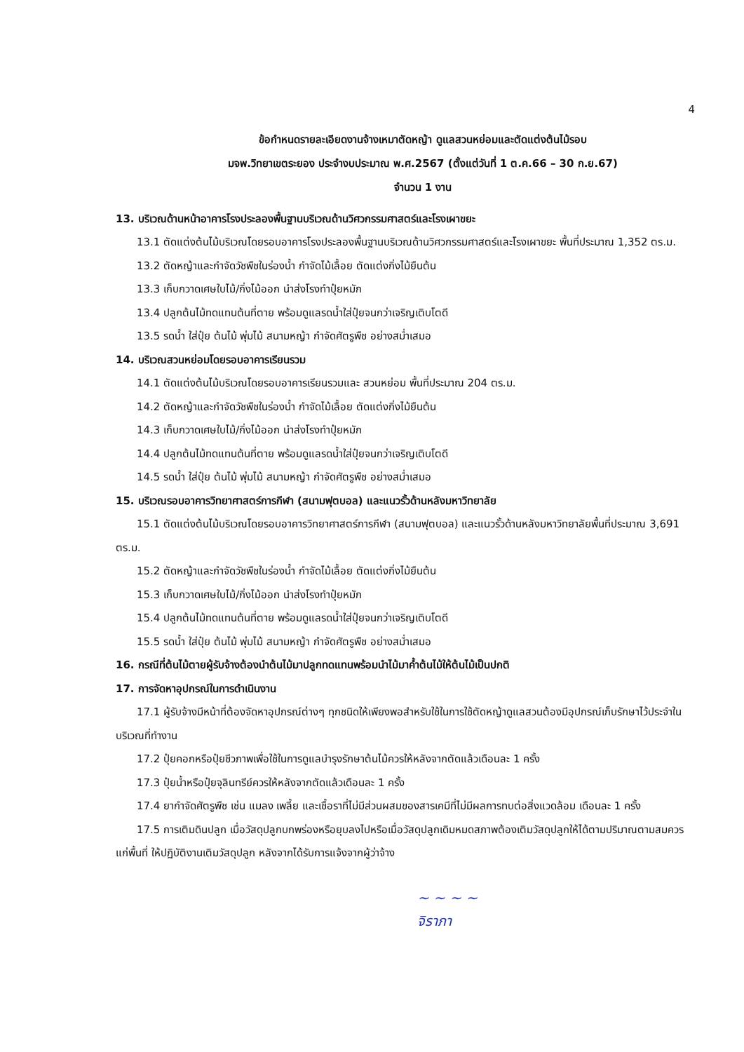4
ข้อกำหนดรายละเอียดงานจ้างเหมาตัดหญ้า ดูแลสวนหย่อมและตัดแต่งต้นไม้รอบ
มจพ.วิทยาเขตระยอง ประจำงบประมาณ พ.ศ.2567 (ตั้งแต่วันที่ 1 ต.ค.66 – 30 ก.ย.67)
จำนวน 1 งาน
13. บริเวณด้านหน้าอาคารโรงประลองพื้นฐานบริเวณด้านวิศวกรรมศาสตร์และโรงเผาขยะ
13.1 ตัดแต่งต้นไม้บริเวณโดยรอบอาคารโรงประลองพื้นฐานบริเวณด้านวิศวกรรมศาสตร์และโรงเผาขยะ พื้นที่ประมาณ 1,352 ตร.ม.
13.2 ตัดหญ้าและกำจัดวัชพืชในร่องน้ำ กำจัดไม้เลื้อย ตัดแต่งกิ่งไม้ยืนต้น
13.3 เก็บกวาดเศษใบไม้/กิ่งไม้ออก นำส่งโรงทำปุ๋ยหมัก
13.4 ปลูกต้นไม้ทดแทนต้นที่ตาย พร้อมดูแลรดน้ำใส่ปุ๋ยจนกว่าเจริญเติบโตดี
13.5 รดน้ำ ใส่ปุ๋ย ต้นไม้ พุ่มไม้ สนามหญ้า กำจัดศัตรูพืช อย่างสม่ำเสมอ
14. บริเวณสวนหย่อมโดยรอบอาคารเรียนรวม
14.1 ตัดแต่งต้นไม้บริเวณโดยรอบอาคารเรียนรวมและ สวนหย่อม พื้นที่ประมาณ 204 ตร.ม.
14.2 ตัดหญ้าและกำจัดวัชพืชในร่องน้ำ กำจัดไม้เลื้อย ตัดแต่งกิ่งไม้ยืนต้น
14.3 เก็บกวาดเศษใบไม้/กิ่งไม้ออก นำส่งโรงทำปุ๋ยหมัก
14.4 ปลูกต้นไม้ทดแทนต้นที่ตาย พร้อมดูแลรดน้ำใส่ปุ๋ยจนกว่าเจริญเติบโตดี
14.5 รดน้ำ ใส่ปุ๋ย ต้นไม้ พุ่มไม้ สนามหญ้า กำจัดศัตรูพืช อย่างสม่ำเสมอ
15. บริเวณรอบอาคารวิทยาศาสตร์การกีฬา (สนามฟุตบอล) และแนวรั้วด้านหลังมหาวิทยาลัย
15.1 ตัดแต่งต้นไม้บริเวณโดยรอบอาคารวิทยาศาสตร์การกีฬา (สนามฟุตบอล) และแนวรั้วด้านหลังมหาวิทยาลัยพื้นที่ประมาณ 3,691 ตร.ม.
15.2 ตัดหญ้าและกำจัดวัชพืชในร่องน้ำ กำจัดไม้เลื้อย ตัดแต่งกิ่งไม้ยืนต้น
15.3 เก็บกวาดเศษใบไม้/กิ่งไม้ออก นำส่งโรงทำปุ๋ยหมัก
15.4 ปลูกต้นไม้ทดแทนต้นที่ตาย พร้อมดูแลรดน้ำใส่ปุ๋ยจนกว่าเจริญเติบโตดี
15.5 รดน้ำ ใส่ปุ๋ย ต้นไม้ พุ่มไม้ สนามหญ้า กำจัดศัตรูพืช อย่างสม่ำเสมอ
16. กรณีที่ต้นไม้ตายผู้รับจ้างต้องนำต้นไม้มาปลูกทดแทนพร้อมนำไม้มาค้ำต้นไม้ให้ต้นไม้เป็นปกติ
17. การจัดหาอุปกรณ์ในการดำเนินงาน
17.1 ผู้รับจ้างมีหน้าที่ต้องจัดหาอุปกรณ์ต่างๆ ทุกชนิดให้เพียงพอสำหรับใช้ในการใช้ตัดหญ้าดูแลสวนต้องมีอุปกรณ์เก็บรักษาไว้ประจำในบริเวณที่ทำงาน
17.2 ปุ๋ยคอกหรือปุ๋ยชีวภาพเพื่อใช้ในการดูแลบำรุงรักษาต้นไม้ควรให้หลังจากตัดแล้วเดือนละ 1 ครั้ง
17.3 ปุ๋ยน้ำหรือปุ๋ยจุลินทรีย์ควรให้หลังจากตัดแล้วเดือนละ 1 ครั้ง
17.4 ยากำจัดศัตรูพืช เช่น แมลง เพลี้ย และเชื้อราที่ไม่มีส่วนผสมของสารเคมีที่ไม่มีผลการทบต่อสิ่งแวดล้อม เดือนละ 1 ครั้ง
17.5 การเติมดินปลูก เมื่อวัสดุปลูกบกพร่องหรือยุบลงไปหรือเมื่อวัสดุปลูกเดิมหมดสภาพต้องเติมวัสดุปลูกให้ได้ตามปริมาณตามสมควรแก่พื้นที่ ให้ปฏิบัติงานเติมวัสดุปลูก หลังจากได้รับการแจ้งจากผู้ว่าจ้าง
~ ~ ~ ~
จิราภา